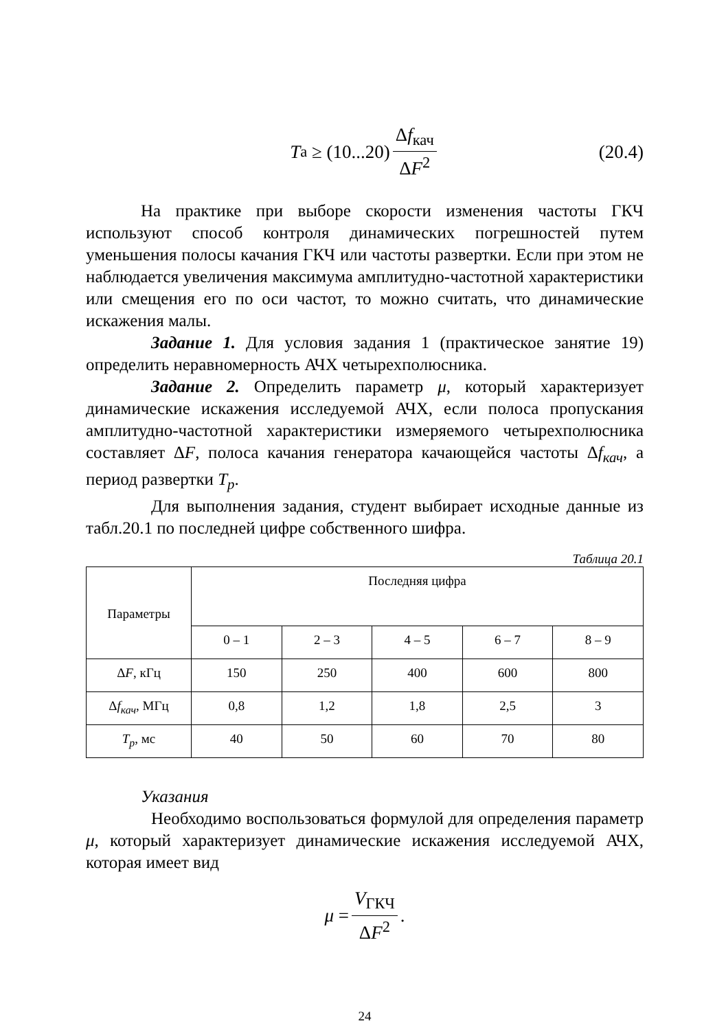T<sub>а</sub> ≥ (10...20) Δf<sub>кач</sub> ΔF<sup>2</sup> (20.4)
На практике при выборе скорости изменения частоты ГКЧ используют способ контроля динамических погрешностей путем уменьшения полосы качания ГКЧ или частоты развертки. Если при этом не наблюдается увеличения максимума амплитудно-частотной характеристики или смещения его по оси частот, то можно считать, что динамические искажения малы.
Задание 1. Для условия задания 1 (практическое занятие 19) определить неравномерность АЧХ четырехполюсника.
Задание 2. Определить параметр μ, который характеризует динамические искажения исследуемой АЧХ, если полоса пропускания амплитудно-частотной характеристики измеряемого четырехполюсника составляет ΔF, полоса качания генератора качающейся частоты Δf<sub>кач</sub>, а период развертки T<sub>р</sub>.
Для выполнения задания, студент выбирает исходные данные из табл.20.1 по последней цифре собственного шифра.
Таблица 20.1
| Параметры | Последняя цифра | | | | |
| --- | --- | --- | --- | --- | --- |
| | 0 – 1 | 2 – 3 | 4 – 5 | 6 – 7 | 8 – 9 |
| Δ F , кГц | 150 | 250 | 400 | 600 | 800 |
| Δ f<sub>кач</sub> , МГц | 0,8 | 1,2 | 1,8 | 2,5 | 3 |
| T<sub>р</sub> , мс | 40 | 50 | 60 | 70 | 80 |
Указания
Необходимо воспользоваться формулой для определения параметр μ, который характеризует динамические искажения исследуемой АЧХ, которая имеет вид
μ = V<sub>ГКЧ</sub> ΔF<sup>2</sup>.
24